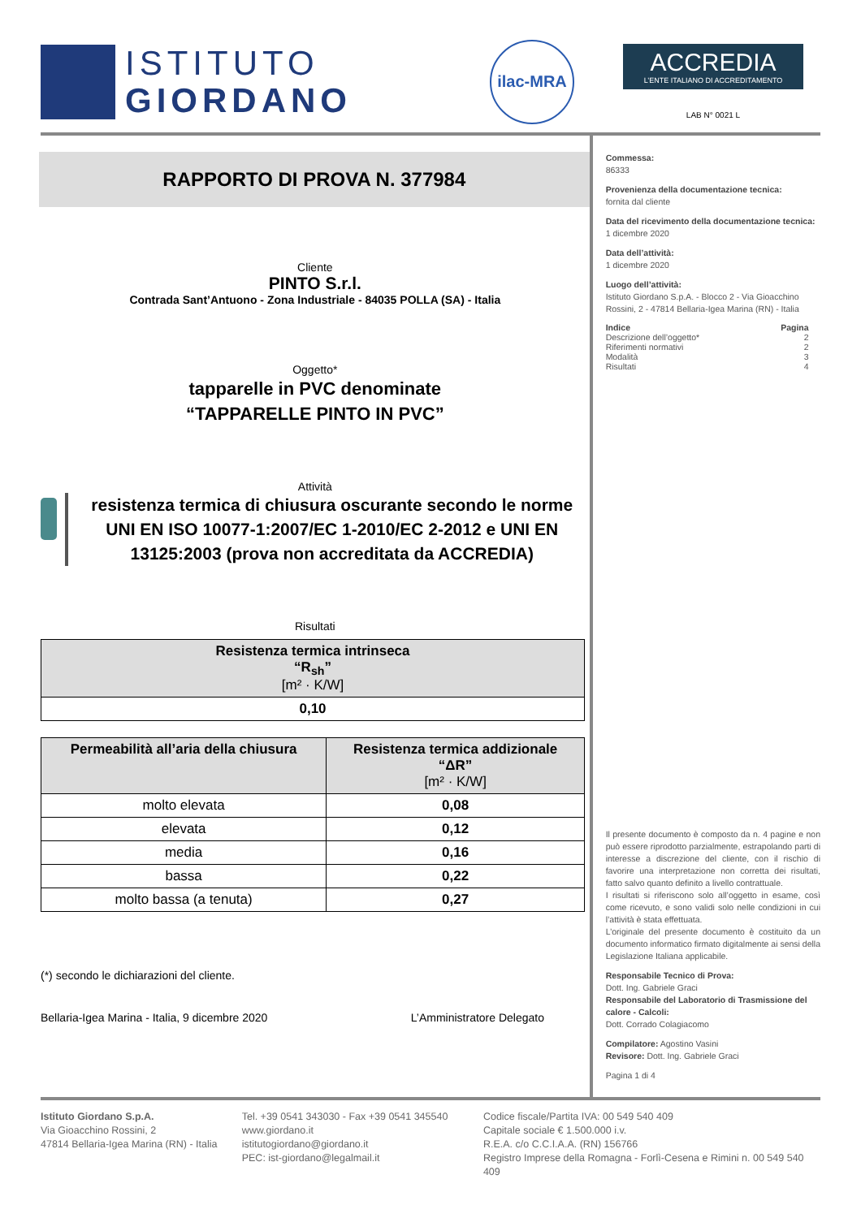ISTITUTO
GIORDANO
ilac-MRA
ACCREDIA
L’ENTE ITALIANO DI ACCREDITAMENTO
LAB N° 0021 L
RAPPORTO DI PROVA N. 377984
Cliente
PINTO S.r.l.
Contrada Sant’Antuono - Zona Industriale - 84035 POLLA (SA) - Italia
Oggetto*
tapparelle in PVC denominate
“TAPPARELLE PINTO IN PVC”
Attività
resistenza termica di chiusura oscurante secondo le norme UNI EN ISO 10077-1:2007/EC 1-2010/EC 2-2012 e UNI EN 13125:2003 (prova non accreditata da ACCREDIA)
Risultati
| Resistenza termica intrinseca “R<sub>sh</sub>” [m² · K/W] |
| --- |
| 0,10 |
| Permeabilità all’aria della chiusura | Resistenza termica addizionale “ΔR” [m² · K/W] |
| --- | --- |
| molto elevata | 0,08 |
| elevata | 0,12 |
| media | 0,16 |
| bassa | 0,22 |
| molto bassa (a tenuta) | 0,27 |
(*) secondo le dichiarazioni del cliente.
Bellaria-Igea Marina - Italia, 9 dicembre 2020 L’Amministratore Delegato
Commessa:
86333
Provenienza della documentazione tecnica:
fornita dal cliente
Data del ricevimento della documentazione tecnica:
1 dicembre 2020
Data dell’attività:
1 dicembre 2020
Luogo dell’attività:
Istituto Giordano S.p.A. - Blocco 2 - Via Gioacchino Rossini, 2 - 47814 Bellaria-Igea Marina (RN) - Italia
| Indice | Pagina |
| Descrizione dell’oggetto* | 2 |
| Riferimenti normativi | 2 |
| Modalità | 3 |
| Risultati | 4 |
Il presente documento è composto da n. 4 pagine e non può essere riprodotto parzialmente, estrapolando parti di interesse a discrezione del cliente, con il rischio di favorire una interpretazione non corretta dei risultati, fatto salvo quanto definito a livello contrattuale.
I risultati si riferiscono solo all’oggetto in esame, così come ricevuto, e sono validi solo nelle condizioni in cui l’attività è stata effettuata.
L’originale del presente documento è costituito da un documento informatico firmato digitalmente ai sensi della Legislazione Italiana applicabile.
Responsabile Tecnico di Prova:
Dott. Ing. Gabriele Graci
Responsabile del Laboratorio di Trasmissione del calore - Calcoli:
Dott. Corrado Colagiacomo
Compilatore: Agostino Vasini
Revisore: Dott. Ing. Gabriele Graci
Pagina 1 di 4
Istituto Giordano S.p.A.
Via Gioacchino Rossini, 2
47814 Bellaria-Igea Marina (RN) - Italia
Tel. +39 0541 343030 - Fax +39 0541 345540
www.giordano.it
istitutogiordano@giordano.it
PEC: ist-giordano@legalmail.it
Codice fiscale/Partita IVA: 00 549 540 409
Capitale sociale € 1.500.000 i.v.
R.E.A. c/o C.C.I.A.A. (RN) 156766
Registro Imprese della Romagna - Forlì-Cesena e Rimini n. 00 549 540 409